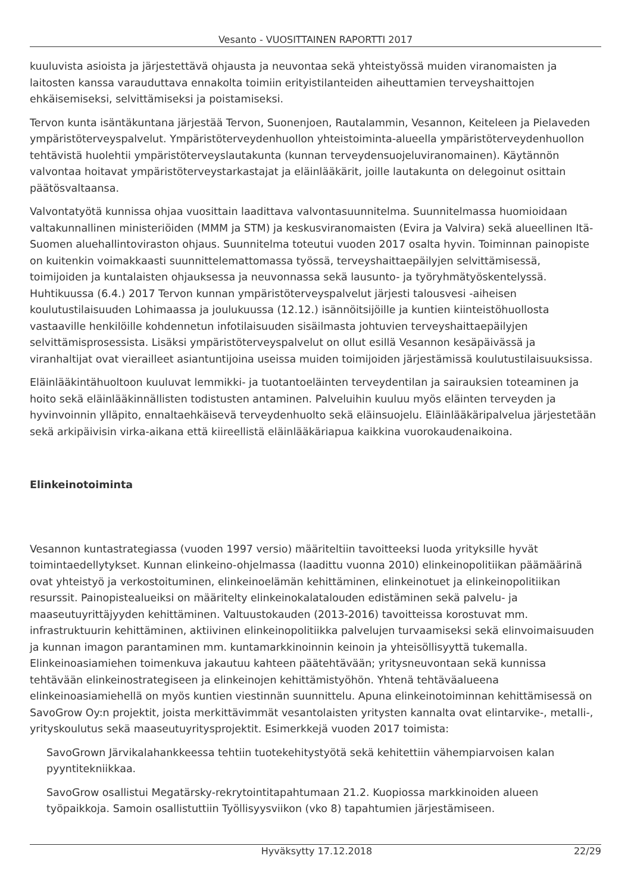Vesanto - VUOSITTAINEN RAPORTTI 2017
kuuluvista asioista ja järjestettävä ohjausta ja neuvontaa sekä yhteistyössä muiden viranomaisten ja laitosten kanssa varauduttava ennakolta toimiin erityistilanteiden aiheuttamien terveyshaittojen ehkäisemiseksi, selvittämiseksi ja poistamiseksi.
Tervon kunta isäntäkuntana järjestää Tervon, Suonenjoen, Rautalammin, Vesannon, Keiteleen ja Pielaveden ympäristöterveyspalvelut. Ympäristöterveydenhuollon yhteistoiminta-alueella ympäristöterveydenhuollon tehtävistä huolehtii ympäristöterveyslautakunta (kunnan terveydensuojeluviranomainen). Käytännön valvontaa hoitavat ympäristöterveystarkastajat ja eläinlääkärit, joille lautakunta on delegoinut osittain päätösvaltaansa.
Valvontatyötä kunnissa ohjaa vuosittain laadittava valvontasuunnitelma. Suunnitelmassa huomioidaan valtakunnallinen ministeriöiden (MMM ja STM) ja keskusviranomaisten (Evira ja Valvira) sekä alueellinen Itä-Suomen aluehallintoviraston ohjaus. Suunnitelma toteutui vuoden 2017 osalta hyvin. Toiminnan painopiste on kuitenkin voimakkaasti suunnittelemattomassa työssä, terveyshaittaepäilyjen selvittämisessä, toimijoiden ja kuntalaisten ohjauksessa ja neuvonnassa sekä lausunto- ja työryhmätyöskentelyssä. Huhtikuussa (6.4.) 2017 Tervon kunnan ympäristöterveyspalvelut järjesti talousvesi -aiheisen koulutustilaisuuden Lohimaassa ja joulukuussa (12.12.) isännöitsijöille ja kuntien kiinteistöhuollosta vastaaville henkilöille kohdennetun infotilaisuuden sisäilmasta johtuvien terveyshaittaepäilyjen selvittämisprosessista. Lisäksi ympäristöterveyspalvelut on ollut esillä Vesannon kesäpäivässä ja viranhaltijat ovat vierailleet asiantuntijoina useissa muiden toimijoiden järjestämissä koulutustilaisuuksissa.
Eläinlääkintähuoltoon kuuluvat lemmikki- ja tuotantoeläinten terveydentilan ja sairauksien toteaminen ja hoito sekä eläinlääkinnällisten todistusten antaminen. Palveluihin kuuluu myös eläinten terveyden ja hyvinvoinnin ylläpito, ennaltaehkäisevä terveydenhuolto sekä eläinsuojelu. Eläinlääkäripalvelua järjestetään sekä arkipäivisin virka-aikana että kiireellistä eläinlääkäriapua kaikkina vuorokaudenaikoina.
Elinkeinotoiminta
Vesannon kuntastrategiassa (vuoden 1997 versio) määriteltiin tavoitteeksi luoda yrityksille hyvät toimintaedellytykset. Kunnan elinkeino-ohjelmassa (laadittu vuonna 2010) elinkeinopolitiikan päämäärinä ovat yhteistyö ja verkostoituminen, elinkeinoelämän kehittäminen, elinkeinotuet ja elinkeinopolitiikan resurssit. Painopistealueiksi on määritelty elinkeinokalatalouden edistäminen sekä palvelu- ja maaseutuyrittäjyyden kehittäminen. Valtuustokauden (2013-2016) tavoitteissa korostuvat mm. infrastruktuurin kehittäminen, aktiivinen elinkeinopolitiikka palvelujen turvaamiseksi sekä elinvoimaisuuden ja kunnan imagon parantaminen mm. kuntamarkkinoinnin keinoin ja yhteisöllisyyttä tukemalla. Elinkeinoasiamiehen toimenkuva jakautuu kahteen päätehtävään; yritysneuvontaan sekä kunnissa tehtävään elinkeinostrategiseen ja elinkeinojen kehittämistyöhön. Yhtenä tehtäväalueena elinkeinoasiamiehellä on myös kuntien viestinnän suunnittelu. Apuna elinkeinotoiminnan kehittämisessä on SavoGrow Oy:n projektit, joista merkittävimmät vesantolaisten yritysten kannalta ovat elintarvike-, metalli-, yrityskoulutus sekä maaseutuyritysprojektit. Esimerkkejä vuoden 2017 toimista:
SavoGrown Järvikalahankkeessa tehtiin tuotekehitystyötä sekä kehitettiin vähempiarvoisen kalan pyyntitekniikkaa.
SavoGrow osallistui Megatärsky-rekrytointitapahtumaan 21.2. Kuopiossa markkinoiden alueen työpaikkoja. Samoin osallistuttiin Työllisyysviikon (vko 8) tapahtumien järjestämiseen.
Hyväksytty 17.12.2018 22/29